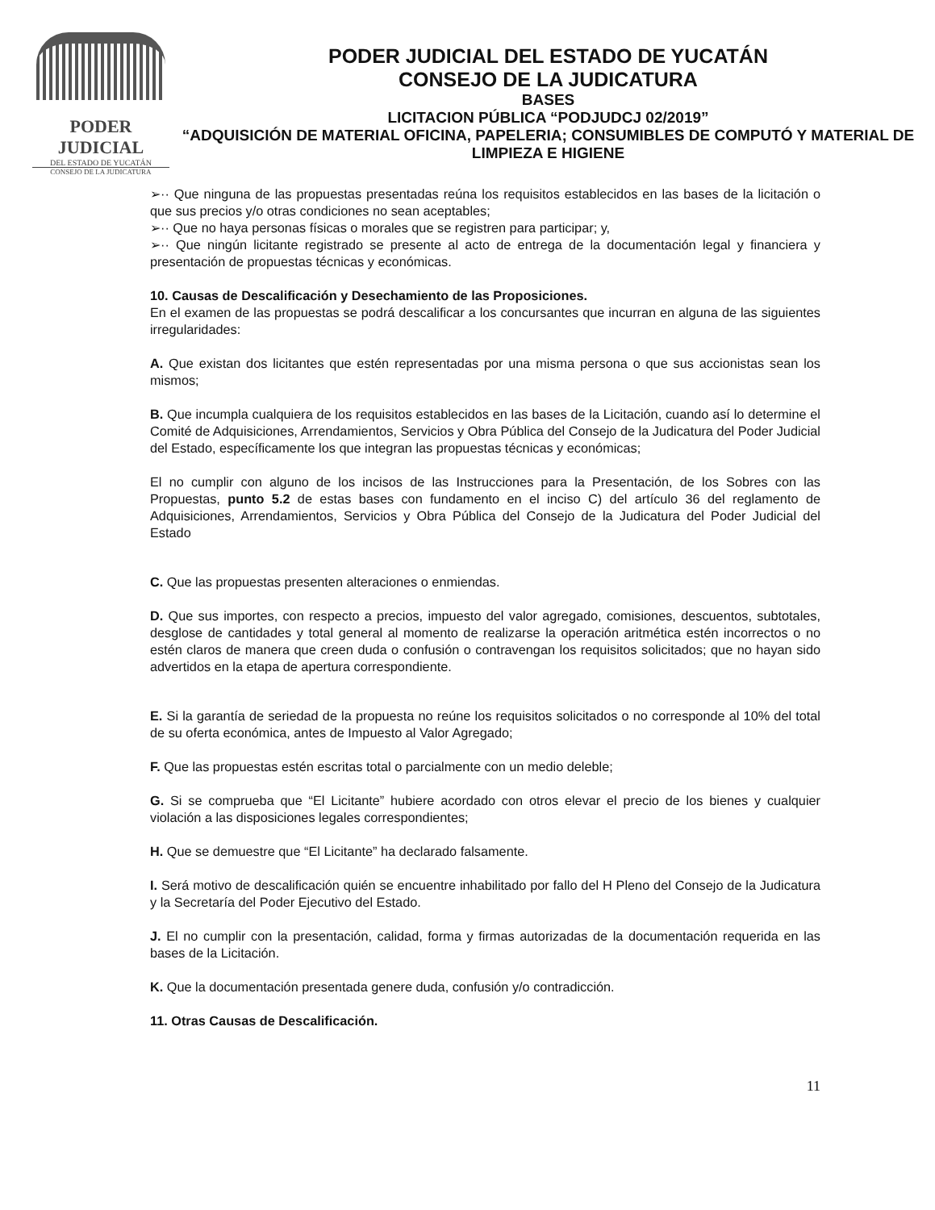PODER JUDICIAL
DEL ESTADO DE YUCATÁN
CONSEJO DE LA JUDICATURA
PODER JUDICIAL DEL ESTADO DE YUCATÁN
CONSEJO DE LA JUDICATURA
BASES
LICITACION PÚBLICA “PODJUDCJ 02/2019”
“ADQUISICIÓN DE MATERIAL OFICINA, PAPELERIA; CONSUMIBLES DE COMPUTÓ Y MATERIAL DE LIMPIEZA E HIGIENE
➢·· Que ninguna de las propuestas presentadas reúna los requisitos establecidos en las bases de la licitación o que sus precios y/o otras condiciones no sean aceptables;
➢·· Que no haya personas físicas o morales que se registren para participar; y,
➢·· Que ningún licitante registrado se presente al acto de entrega de la documentación legal y financiera y presentación de propuestas técnicas y económicas.
10. Causas de Descalificación y Desechamiento de las Proposiciones.
En el examen de las propuestas se podrá descalificar a los concursantes que incurran en alguna de las siguientes irregularidades:
A. Que existan dos licitantes que estén representadas por una misma persona o que sus accionistas sean los mismos;
B. Que incumpla cualquiera de los requisitos establecidos en las bases de la Licitación, cuando así lo determine el Comité de Adquisiciones, Arrendamientos, Servicios y Obra Pública del Consejo de la Judicatura del Poder Judicial del Estado, específicamente los que integran las propuestas técnicas y económicas;
El no cumplir con alguno de los incisos de las Instrucciones para la Presentación, de los Sobres con las Propuestas, punto 5.2 de estas bases con fundamento en el inciso C) del artículo 36 del reglamento de Adquisiciones, Arrendamientos, Servicios y Obra Pública del Consejo de la Judicatura del Poder Judicial del Estado
C. Que las propuestas presenten alteraciones o enmiendas.
D. Que sus importes, con respecto a precios, impuesto del valor agregado, comisiones, descuentos, subtotales, desglose de cantidades y total general al momento de realizarse la operación aritmética estén incorrectos o no estén claros de manera que creen duda o confusión o contravengan los requisitos solicitados; que no hayan sido advertidos en la etapa de apertura correspondiente.
E. Si la garantía de seriedad de la propuesta no reúne los requisitos solicitados o no corresponde al 10% del total de su oferta económica, antes de Impuesto al Valor Agregado;
F. Que las propuestas estén escritas total o parcialmente con un medio deleble;
G. Si se comprueba que “El Licitante” hubiere acordado con otros elevar el precio de los bienes y cualquier violación a las disposiciones legales correspondientes;
H. Que se demuestre que “El Licitante” ha declarado falsamente.
I. Será motivo de descalificación quién se encuentre inhabilitado por fallo del H Pleno del Consejo de la Judicatura y la Secretaría del Poder Ejecutivo del Estado.
J. El no cumplir con la presentación, calidad, forma y firmas autorizadas de la documentación requerida en las bases de la Licitación.
K. Que la documentación presentada genere duda, confusión y/o contradicción.
11. Otras Causas de Descalificación.
11